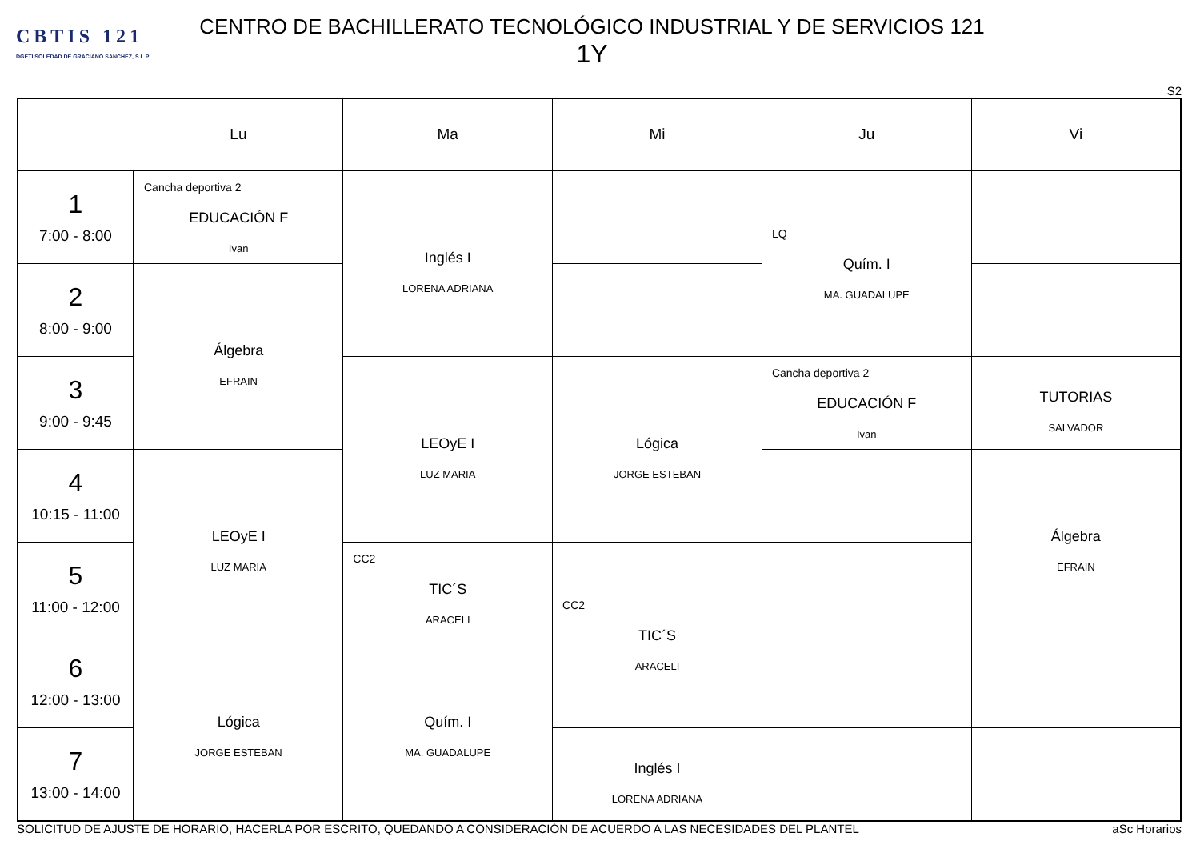CBTIS 121
DGETI SOLEDAD DE GRACIANO SANCHEZ, S.L.P
CENTRO DE BACHILLERATO TECNOLÓGICO INDUSTRIAL Y DE SERVICIOS 121
1Y
S2
| | Lu | Ma | Mi | Ju | Vi |
| --- | --- | --- | --- | --- | --- |
| 1 7:00 - 8:00 | Cancha deportiva 2 EDUCACIÓN F Ivan | Inglés I LORENA ADRIANA | | LQ Quím. I MA. GUADALUPE | |
| 2 8:00 - 9:00 | Álgebra EFRAIN | | | | |
| 3 9:00 - 9:45 | | LEOyE I LUZ MARIA | Lógica JORGE ESTEBAN | Cancha deportiva 2 EDUCACIÓN F Ivan | TUTORIAS SALVADOR |
| 4 10:15 - 11:00 | LEOyE I LUZ MARIA | | | | Álgebra EFRAIN |
| 5 11:00 - 12:00 | | CC2 TIC´S ARACELI | CC2 TIC´S ARACELI | | |
| 6 12:00 - 13:00 | Lógica JORGE ESTEBAN | Quím. I MA. GUADALUPE | | | |
| 7 13:00 - 14:00 | | | Inglés I LORENA ADRIANA | | |
SOLICITUD DE AJUSTE DE HORARIO, HACERLA POR ESCRITO, QUEDANDO A CONSIDERACIÓN DE ACUERDO A LAS NECESIDADES DEL PLANTEL aSc Horarios